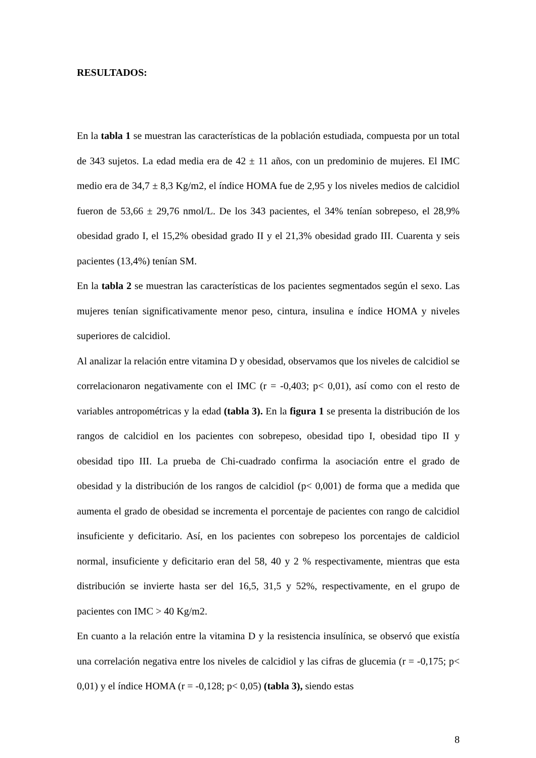RESULTADOS:
En la tabla 1 se muestran las características de la población estudiada, compuesta por un total de 343 sujetos. La edad media era de 42 ± 11 años, con un predominio de mujeres. El IMC medio era de 34,7 ± 8,3 Kg/m2, el índice HOMA fue de 2,95 y los niveles medios de calcidiol fueron de 53,66 ± 29,76 nmol/L. De los 343 pacientes, el 34% tenían sobrepeso, el 28,9% obesidad grado I, el 15,2% obesidad grado II y el 21,3% obesidad grado III. Cuarenta y seis pacientes (13,4%) tenían SM.
En la tabla 2 se muestran las características de los pacientes segmentados según el sexo. Las mujeres tenían significativamente menor peso, cintura, insulina e índice HOMA y niveles superiores de calcidiol.
Al analizar la relación entre vitamina D y obesidad, observamos que los niveles de calcidiol se correlacionaron negativamente con el IMC (r = -0,403; p< 0,01), así como con el resto de variables antropométricas y la edad (tabla 3). En la figura 1 se presenta la distribución de los rangos de calcidiol en los pacientes con sobrepeso, obesidad tipo I, obesidad tipo II y obesidad tipo III. La prueba de Chi-cuadrado confirma la asociación entre el grado de obesidad y la distribución de los rangos de calcidiol (p< 0,001) de forma que a medida que aumenta el grado de obesidad se incrementa el porcentaje de pacientes con rango de calcidiol insuficiente y deficitario. Así, en los pacientes con sobrepeso los porcentajes de caldiciol normal, insuficiente y deficitario eran del 58, 40 y 2 % respectivamente, mientras que esta distribución se invierte hasta ser del 16,5, 31,5 y 52%, respectivamente, en el grupo de pacientes con IMC > 40 Kg/m2.
En cuanto a la relación entre la vitamina D y la resistencia insulínica, se observó que existía una correlación negativa entre los niveles de calcidiol y las cifras de glucemia (r = -0,175; p< 0,01) y el índice HOMA (r = -0,128; p< 0,05) (tabla 3), siendo estas
8